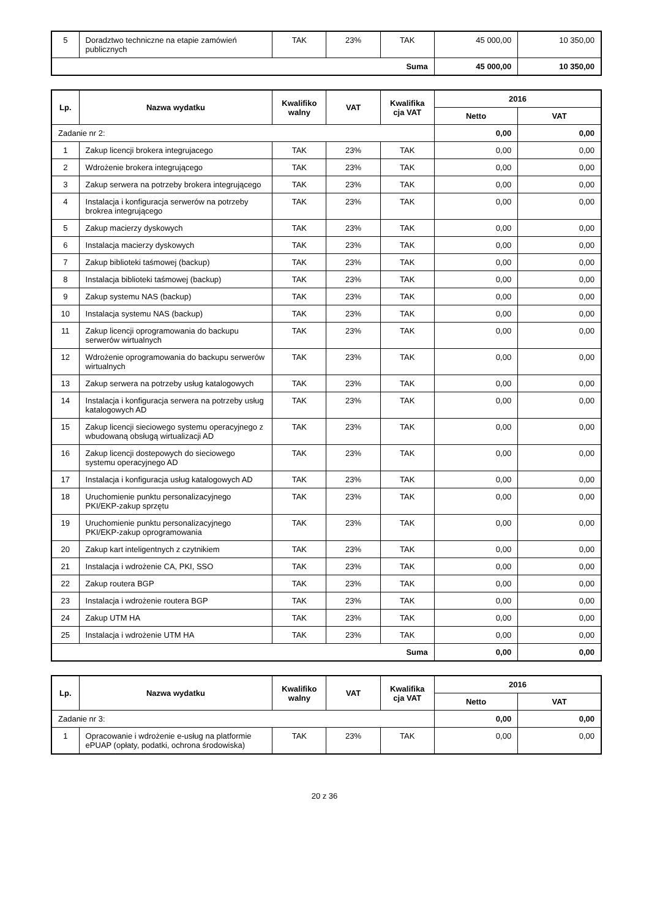| 5 | Doradztwo techniczne na etapie zamówień publicznych | TAK | 23% | TAK | 45 000,00 | 10 350,00 |
| Suma | | | | | 45 000,00 | 10 350,00 |
| Lp. | Nazwa wydatku | Kwalifiko walny | VAT | Kwalifika cja VAT | 2016 | |
| --- | --- | --- | --- | --- | --- | --- |
| | | | | | Netto | VAT |
| Zadanie nr 2: | | | | | 0,00 | 0,00 |
| 1 | Zakup licencji brokera integrujacego | TAK | 23% | TAK | 0,00 | 0,00 |
| 2 | Wdrożenie brokera integrującego | TAK | 23% | TAK | 0,00 | 0,00 |
| 3 | Zakup serwera na potrzeby brokera integrującego | TAK | 23% | TAK | 0,00 | 0,00 |
| 4 | Instalacja i konfiguracja serwerów na potrzeby brokrea integrującego | TAK | 23% | TAK | 0,00 | 0,00 |
| 5 | Zakup macierzy dyskowych | TAK | 23% | TAK | 0,00 | 0,00 |
| 6 | Instalacja macierzy dyskowych | TAK | 23% | TAK | 0,00 | 0,00 |
| 7 | Zakup biblioteki taśmowej (backup) | TAK | 23% | TAK | 0,00 | 0,00 |
| 8 | Instalacja biblioteki taśmowej (backup) | TAK | 23% | TAK | 0,00 | 0,00 |
| 9 | Zakup systemu NAS (backup) | TAK | 23% | TAK | 0,00 | 0,00 |
| 10 | Instalacja systemu NAS (backup) | TAK | 23% | TAK | 0,00 | 0,00 |
| 11 | Zakup licencji oprogramowania do backupu serwerów wirtualnych | TAK | 23% | TAK | 0,00 | 0,00 |
| 12 | Wdrożenie oprogramowania do backupu serwerów wirtualnych | TAK | 23% | TAK | 0,00 | 0,00 |
| 13 | Zakup serwera na potrzeby usług katalogowych | TAK | 23% | TAK | 0,00 | 0,00 |
| 14 | Instalacja i konfiguracja serwera na potrzeby usług katalogowych AD | TAK | 23% | TAK | 0,00 | 0,00 |
| 15 | Zakup licencji sieciowego systemu operacyjnego z wbudowaną obsługą wirtualizacji AD | TAK | 23% | TAK | 0,00 | 0,00 |
| 16 | Zakup licencji dostepowych do sieciowego systemu operacyjnego AD | TAK | 23% | TAK | 0,00 | 0,00 |
| 17 | Instalacja i konfiguracja usług katalogowych AD | TAK | 23% | TAK | 0,00 | 0,00 |
| 18 | Uruchomienie punktu personalizacyjnego PKI/EKP-zakup sprzętu | TAK | 23% | TAK | 0,00 | 0,00 |
| 19 | Uruchomienie punktu personalizacyjnego PKI/EKP-zakup oprogramowania | TAK | 23% | TAK | 0,00 | 0,00 |
| 20 | Zakup kart inteligentnych z czytnikiem | TAK | 23% | TAK | 0,00 | 0,00 |
| 21 | Instalacja i wdrożenie CA, PKI, SSO | TAK | 23% | TAK | 0,00 | 0,00 |
| 22 | Zakup routera BGP | TAK | 23% | TAK | 0,00 | 0,00 |
| 23 | Instalacja i wdrożenie routera BGP | TAK | 23% | TAK | 0,00 | 0,00 |
| 24 | Zakup UTM HA | TAK | 23% | TAK | 0,00 | 0,00 |
| 25 | Instalacja i wdrożenie UTM HA | TAK | 23% | TAK | 0,00 | 0,00 |
| Suma | | | | | 0,00 | 0,00 |
| Lp. | Nazwa wydatku | Kwalifiko walny | VAT | Kwalifika cja VAT | 2016 | |
| --- | --- | --- | --- | --- | --- | --- |
| | | | | | Netto | VAT |
| Zadanie nr 3: | | | | | 0,00 | 0,00 |
| 1 | Opracowanie i wdrożenie e-usług na platformie ePUAP (opłaty, podatki, ochrona środowiska) | TAK | 23% | TAK | 0,00 | 0,00 |
20 z 36